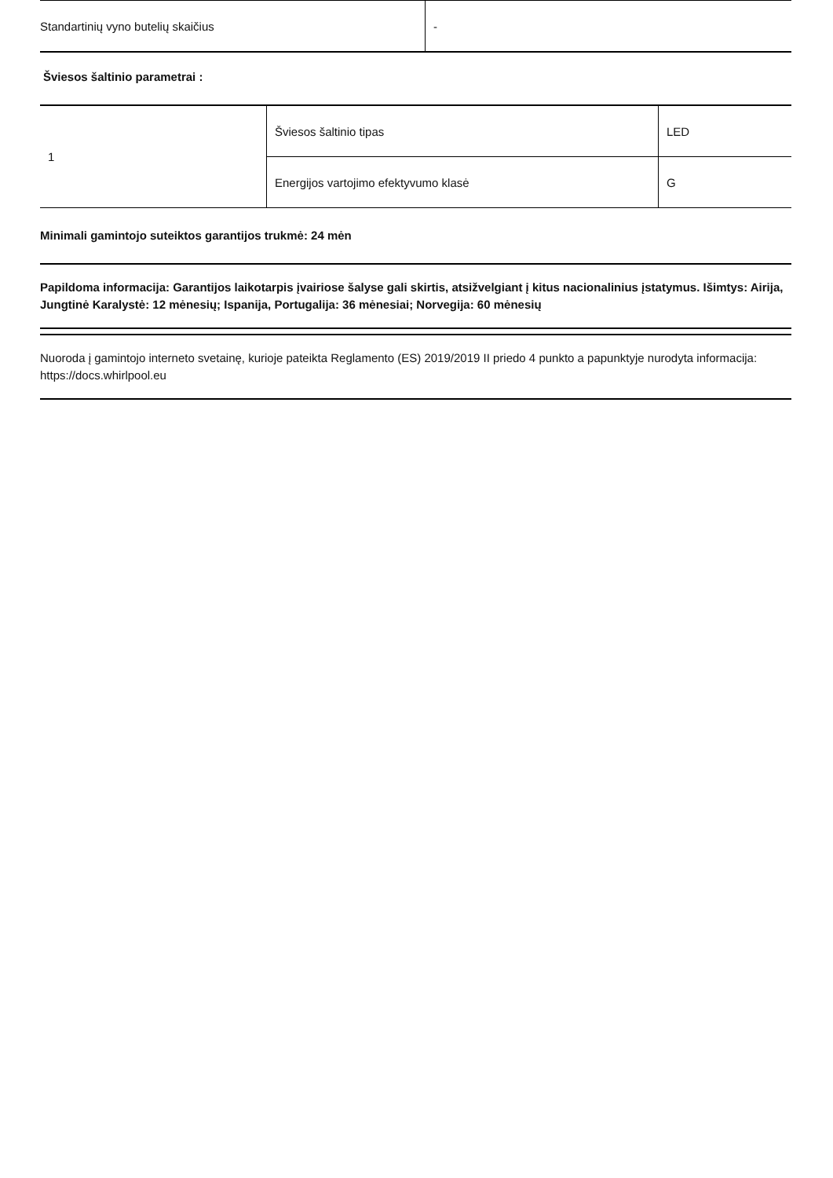| Standartinių vyno butelių skaičius | - |
Šviesos šaltinio parametrai :
| 1 | Šviesos šaltinio tipas | LED |
| | Energijos vartojimo efektyvumo klasė | G |
Minimali gamintojo suteiktos garantijos trukmė: 24 mėn
Papildoma informacija: Garantijos laikotarpis įvairiose šalyse gali skirtis, atsižvelgiant į kitus nacionalinius įstatymus. Išimtys: Airija, Jungtinė Karalystė: 12 mėnesių; Ispanija, Portugalija: 36 mėnesiai; Norvegija: 60 mėnesių
Nuoroda į gamintojo interneto svetainę, kurioje pateikta Reglamento (ES) 2019/2019 II priedo 4 punkto a papunktyje nurodyta informacija: https://docs.whirlpool.eu